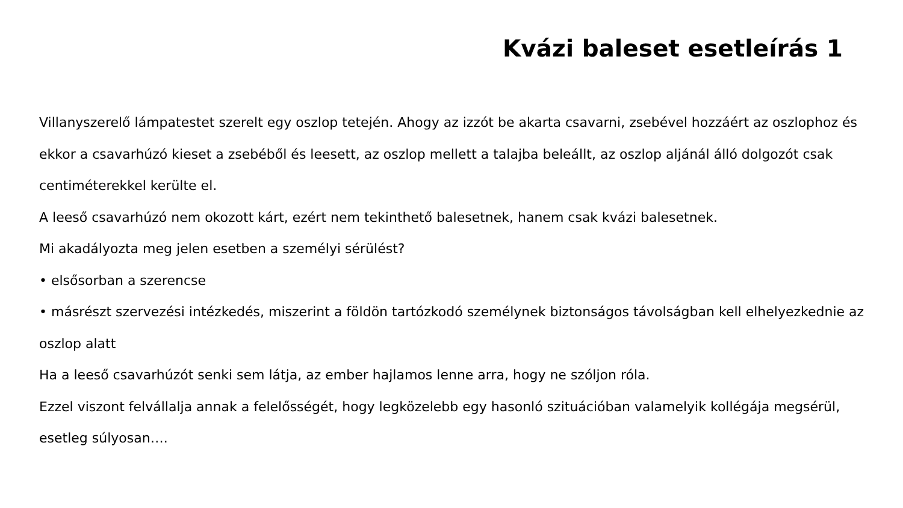Kvázi baleset esetleírás 1
Villanyszerelő lámpatestet szerelt egy oszlop tetején. Ahogy az izzót be akarta csavarni, zsebével hozzáért az oszlophoz és ekkor a csavarhúzó kieset a zsebéből és leesett, az oszlop mellett a talajba beleállt, az oszlop aljánál álló dolgozót csak centiméterekkel kerülte el.
A leeső csavarhúzó nem okozott kárt, ezért nem tekinthető balesetnek, hanem csak kvázi balesetnek.
Mi akadályozta meg jelen esetben a személyi sérülést?
• elsősorban a szerencse
• másrészt szervezési intézkedés, miszerint a földön tartózkodó személynek biztonságos távolságban kell elhelyezkednie az oszlop alatt
Ha a leeső csavarhúzót senki sem látja, az ember hajlamos lenne arra, hogy ne szóljon róla.
Ezzel viszont felvállalja annak a felelősségét, hogy legközelebb egy hasonló szituációban valamelyik kollégája megsérül, esetleg súlyosan….